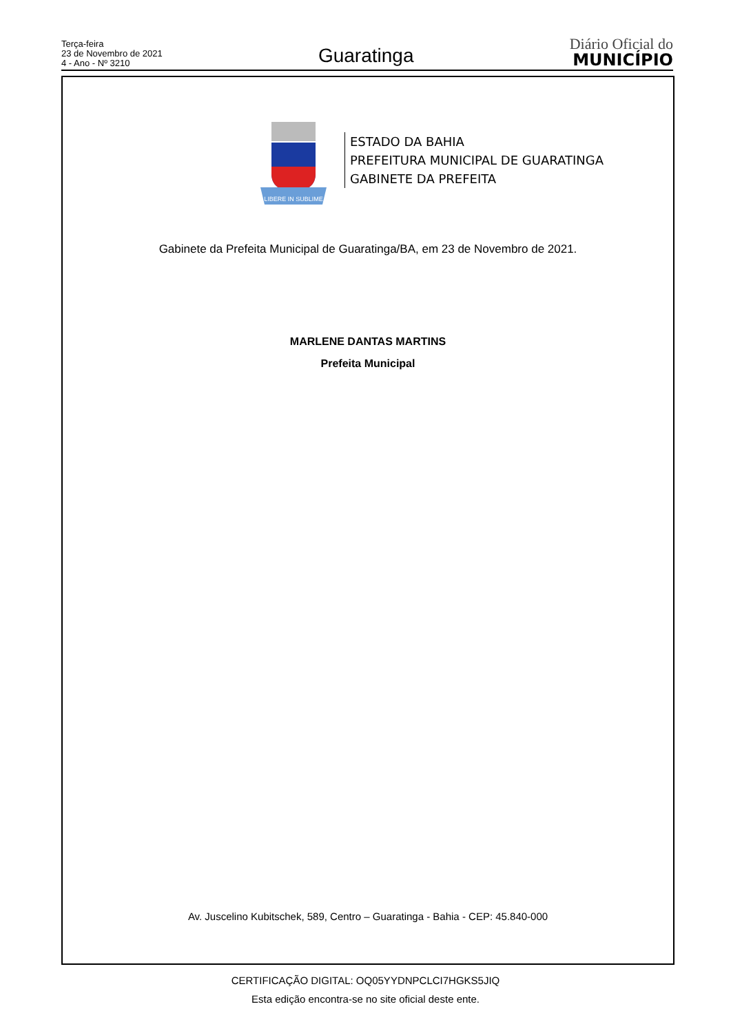Terça-feira
23 de Novembro de 2021
4 - Ano - Nº 3210
Guaratinga
Diário Oficial do
MUNICÍPIO
LIBERE IN SUBLIME
ESTADO DA BAHIA
PREFEITURA MUNICIPAL DE GUARATINGA
GABINETE DA PREFEITA
Gabinete da Prefeita Municipal de Guaratinga/BA, em 23 de Novembro de 2021.
MARLENE DANTAS MARTINS
Prefeita Municipal
Av. Juscelino Kubitschek, 589, Centro – Guaratinga - Bahia - CEP: 45.840-000
CERTIFICAÇÃO DIGITAL: OQ05YYDNPCLCI7HGKS5JIQ
Esta edição encontra-se no site oficial deste ente.